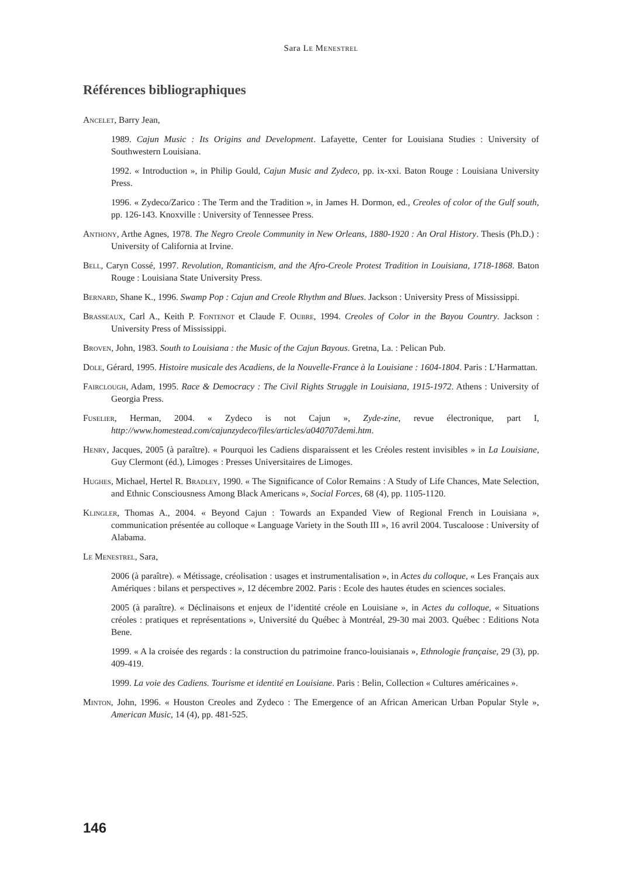Sara Le Menestrel
Références bibliographiques
Ancelet, Barry Jean,
1989. Cajun Music : Its Origins and Development. Lafayette, Center for Louisiana Studies : University of Southwestern Louisiana.
1992. « Introduction », in Philip Gould, Cajun Music and Zydeco, pp. ix-xxi. Baton Rouge : Louisiana University Press.
1996. « Zydeco/Zarico : The Term and the Tradition », in James H. Dormon, ed., Creoles of color of the Gulf south, pp. 126-143. Knoxville : University of Tennessee Press.
Anthony, Arthe Agnes, 1978. The Negro Creole Community in New Orleans, 1880-1920 : An Oral History. Thesis (Ph.D.) : University of California at Irvine.
Bell, Caryn Cossé, 1997. Revolution, Romanticism, and the Afro-Creole Protest Tradition in Louisiana, 1718-1868. Baton Rouge : Louisiana State University Press.
Bernard, Shane K., 1996. Swamp Pop : Cajun and Creole Rhythm and Blues. Jackson : University Press of Mississippi.
Brasseaux, Carl A., Keith P. Fontenot et Claude F. Oubre, 1994. Creoles of Color in the Bayou Country. Jackson : University Press of Mississippi.
Broven, John, 1983. South to Louisiana : the Music of the Cajun Bayous. Gretna, La. : Pelican Pub.
Dole, Gérard, 1995. Histoire musicale des Acadiens, de la Nouvelle-France à la Louisiane : 1604-1804. Paris : L’Harmattan.
Fairclough, Adam, 1995. Race & Democracy : The Civil Rights Struggle in Louisiana, 1915-1972. Athens : University of Georgia Press.
Fuselier, Herman, 2004. « Zydeco is not Cajun », Zyde-zine, revue électronique, part I, http://www.homestead.com/cajunzydeco/files/articles/a040707demi.htm.
Henry, Jacques, 2005 (à paraître). « Pourquoi les Cadiens disparaissent et les Créoles restent invisibles » in La Louisiane, Guy Clermont (éd.), Limoges : Presses Universitaires de Limoges.
Hughes, Michael, Hertel R. Bradley, 1990. « The Significance of Color Remains : A Study of Life Chances, Mate Selection, and Ethnic Consciousness Among Black Americans », Social Forces, 68 (4), pp. 1105-1120.
Klingler, Thomas A., 2004. « Beyond Cajun : Towards an Expanded View of Regional French in Louisiana », communication présentée au colloque « Language Variety in the South III », 16 avril 2004. Tuscaloose : University of Alabama.
Le Menestrel, Sara,
2006 (à paraître). « Métissage, créolisation : usages et instrumentalisation », in Actes du colloque, « Les Français aux Amériques : bilans et perspectives », 12 décembre 2002. Paris : Ecole des hautes études en sciences sociales.
2005 (à paraître). « Déclinaisons et enjeux de l’identité créole en Louisiane », in Actes du colloque, « Situations créoles : pratiques et représentations », Université du Québec à Montréal, 29-30 mai 2003. Québec : Editions Nota Bene.
1999. « A la croisée des regards : la construction du patrimoine franco-louisianais », Ethnologie française, 29 (3), pp. 409-419.
1999. La voie des Cadiens. Tourisme et identité en Louisiane. Paris : Belin, Collection « Cultures américaines ».
Minton, John, 1996. « Houston Creoles and Zydeco : The Emergence of an African American Urban Popular Style », American Music, 14 (4), pp. 481-525.
146